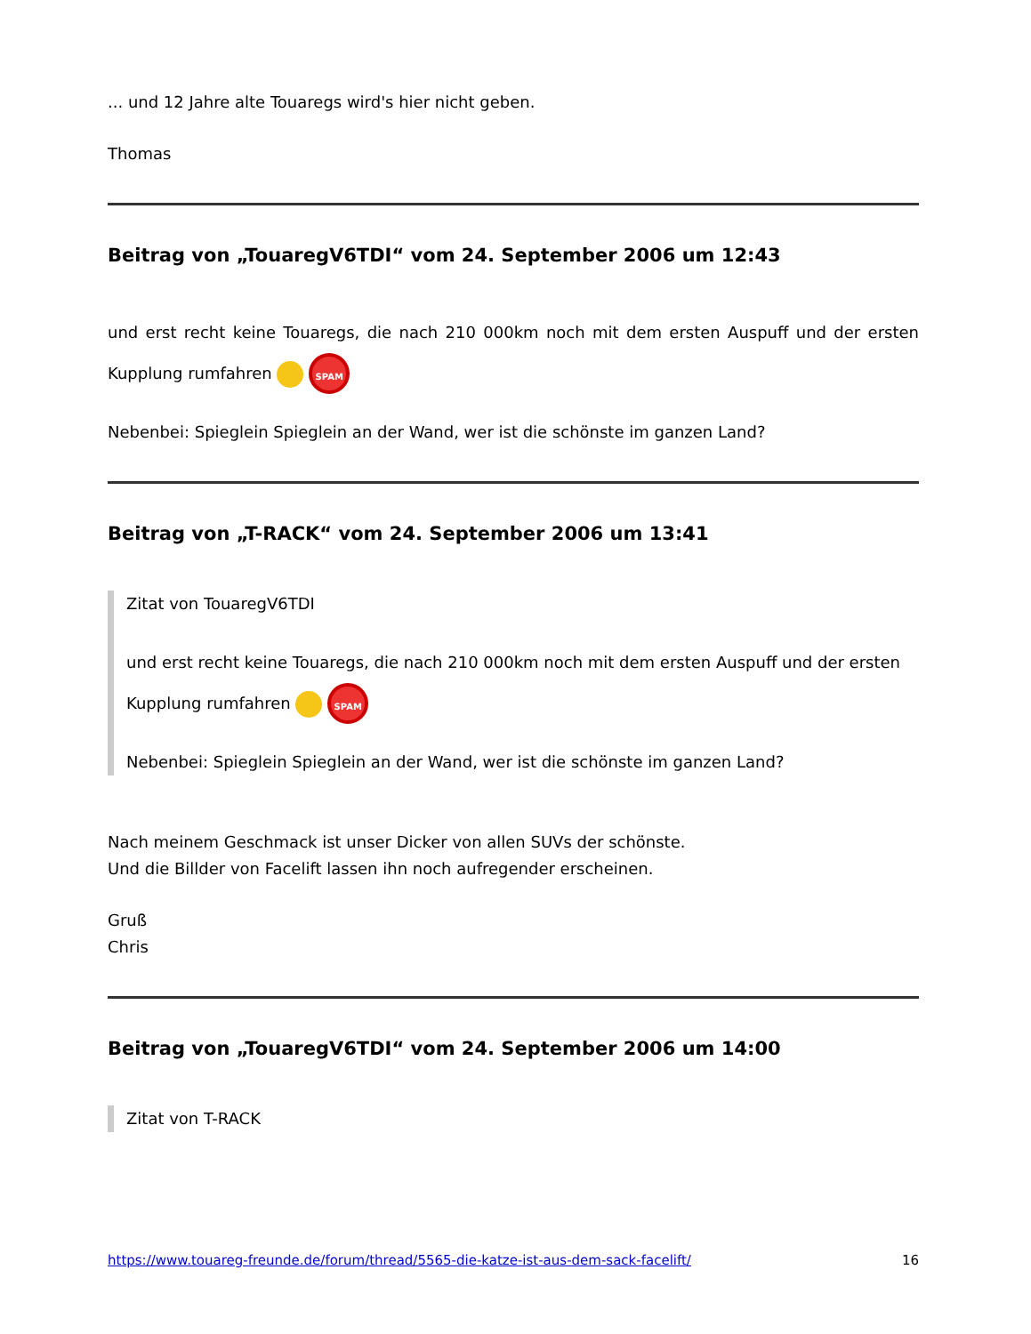... und 12 Jahre alte Touaregs wird's hier nicht geben.
Thomas
Beitrag von „TouaregV6TDI“ vom 24. September 2006 um 12:43
und erst recht keine Touaregs, die nach 210 000km noch mit dem ersten Auspuff und der ersten Kupplung rumfahren SPAM
Nebenbei: Spieglein Spieglein an der Wand, wer ist die schönste im ganzen Land?
Beitrag von „T-RACK“ vom 24. September 2006 um 13:41
Zitat von TouaregV6TDI
und erst recht keine Touaregs, die nach 210 000km noch mit dem ersten Auspuff und der ersten Kupplung rumfahren SPAM
Nebenbei: Spieglein Spieglein an der Wand, wer ist die schönste im ganzen Land?
Nach meinem Geschmack ist unser Dicker von allen SUVs der schönste.
Und die Billder von Facelift lassen ihn noch aufregender erscheinen.
Gruß
Chris
Beitrag von „TouaregV6TDI“ vom 24. September 2006 um 14:00
Zitat von T-RACK
https://www.touareg-freunde.de/forum/thread/5565-die-katze-ist-aus-dem-sack-facelift/ 16